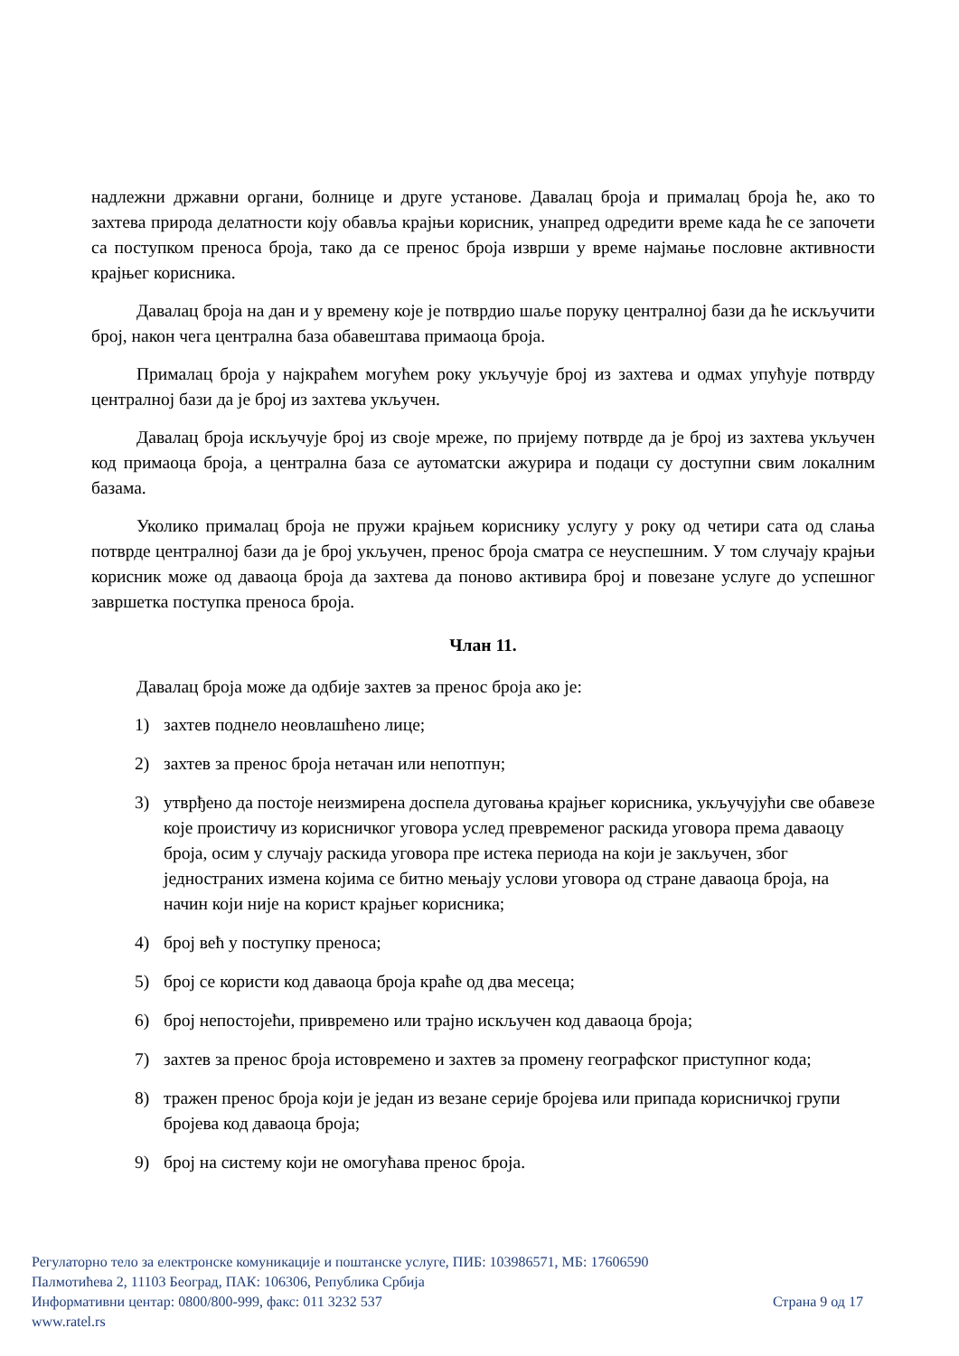надлежни државни органи, болнице и друге установе. Давалац броја и прималац броја ће, ако то захтева природа делатности коју обавља крајњи корисник, унапред одредити време када ће се започети са поступком преноса броја, тако да се пренос броја изврши у време најмање пословне активности крајњег корисника.
Давалац броја на дан и у времену које је потврдио шаље поруку централној бази да ће искључити број, након чега централна база обавештава примаоца броја.
Прималац броја у најкраћем могућем року укључује број из захтева и одмах упућује потврду централној бази да је број из захтева укључен.
Давалац броја искључује број из своје мреже, по пријему потврде да је број из захтева укључен код примаоца броја, а централна база се аутоматски ажурира и подаци су доступни свим локалним базама.
Уколико прималац броја не пружи крајњем кориснику услугу у року од четири сата од слања потврде централној бази да је број укључен, пренос броја сматра се неуспешним. У том случају крајњи корисник може од даваоца броја да захтева да поново активира број и повезане услуге до успешног завршетка поступка преноса броја.
Члан 11.
Давалац броја може да одбије захтев за пренос броја ако је:
1) захтев поднело неовлашћено лице;
2) захтев за пренос броја нетачан или непотпун;
3) утврђено да постоје неизмирена доспела дуговања крајњег корисника, укључујући све обавезе које проистичу из корисничког уговора услед превременог раскида уговора према даваоцу броја, осим у случају раскида уговора пре истека периода на који је закључен, због једностраних измена којима се битно мењају услови уговора од стране даваоца броја, на начин који није на корист крајњег корисника;
4) број већ у поступку преноса;
5) број се користи код даваоца броја краће од два месеца;
6) број непостојећи, привремено или трајно искључен код даваоца броја;
7) захтев за пренос броја истовремено и захтев за промену географског приступног кода;
8) тражен пренос броја који је један из везане серије бројева или припада корисничкој групи бројева код даваоца броја;
9) број на систему који не омогућава пренос броја.
Регулаторно тело за електронске комуникације и поштанске услуге, ПИБ: 103986571, МБ: 17606590
Палмотићева 2, 11103 Београд, ПАК: 106306, Република Србија
Информативни центар: 0800/800-999, факс: 011 3232 537 Страна 9 од 17
www.ratel.rs